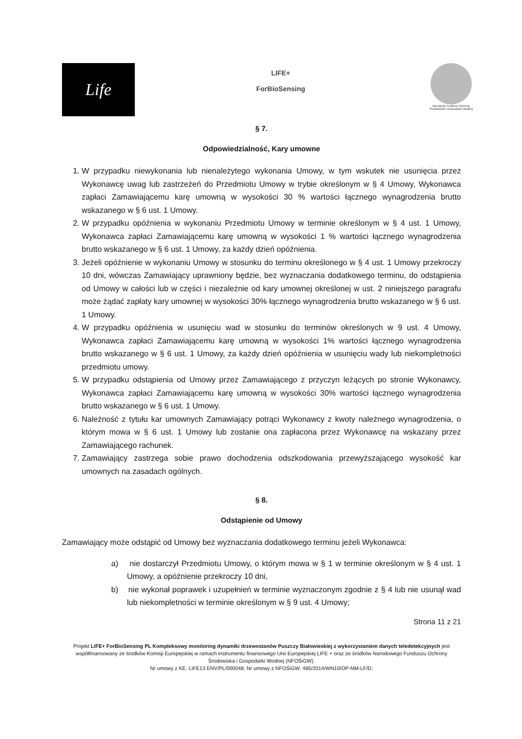Life
LIFE+
ForBioSensing
Narodowy Fundusz Ochrony Środowiska i Gospodarki Wodnej
§ 7.
Odpowiedzialność, Kary umowne
1. W przypadku niewykonania lub nienależytego wykonania Umowy, w tym wskutek nie usunięcia przez Wykonawcę uwag lub zastrzeżeń do Przedmiotu Umowy w trybie określonym w § 4 Umowy, Wykonawca zapłaci Zamawiającemu karę umowną w wysokości 30 % wartości łącznego wynagrodzenia brutto wskazanego w § 6 ust. 1 Umowy.
2. W przypadku opóźnienia w wykonaniu Przedmiotu Umowy w terminie określonym w § 4 ust. 1 Umowy, Wykonawca zapłaci Zamawiającemu karę umowną w wysokości 1 % wartości łącznego wynagrodzenia brutto wskazanego w § 6 ust. 1 Umowy, za każdy dzień opóźnienia.
3. Jeżeli opóźnienie w wykonaniu Umowy w stosunku do terminu określonego w § 4 ust. 1 Umowy przekroczy 10 dni, wówczas Zamawiający uprawniony będzie, bez wyznaczania dodatkowego terminu, do odstąpienia od Umowy w całości lub w części i niezależnie od kary umownej określonej w ust. 2 niniejszego paragrafu może żądać zapłaty kary umownej w wysokości 30% łącznego wynagrodzenia brutto wskazanego w § 6 ust. 1 Umowy.
4. W przypadku opóźnienia w usunięciu wad w stosunku do terminów określonych w 9 ust. 4 Umowy, Wykonawca zapłaci Zamawiającemu karę umowną w wysokości 1% wartości łącznego wynagrodzenia brutto wskazanego w § 6 ust. 1 Umowy, za każdy dzień opóźnienia w usunięciu wady lub niekompletności przedmiotu umowy.
5. W przypadku odstąpienia od Umowy przez Zamawiającego z przyczyn leżących po stronie Wykonawcy, Wykonawca zapłaci Zamawiającemu karę umowną w wysokości 30% wartości łącznego wynagrodzenia brutto wskazanego w § 6 ust. 1 Umowy.
6. Należność z tytułu kar umownych Zamawiający potrąci Wykonawcy z kwoty należnego wynagrodzenia, o którym mowa w § 6 ust. 1 Umowy lub zostanie ona zapłacona przez Wykonawcę na wskazany przez Zamawiającego rachunek.
7. Zamawiający zastrzega sobie prawo dochodzenia odszkodowania przewyższającego wysokość kar umownych na zasadach ogólnych.
§ 8.
Odstąpienie od Umowy
Zamawiający może odstąpić od Umowy bez wyznaczania dodatkowego terminu jeżeli Wykonawca:
a) nie dostarczył Przedmiotu Umowy, o którym mowa w § 1 w terminie określonym w § 4 ust. 1 Umowy, a opóźnienie przekroczy 10 dni,
b) nie wykonał poprawek i uzupełnień w terminie wyznaczonym zgodnie z § 4 lub nie usunął wad lub niekompletności w terminie określonym w § 9 ust. 4 Umowy;
Strona 11 z 21
Projekt LIFE+ ForBioSensing PL Kompleksowy monitoring dynamiki drzewostanów Puszczy Białowieskiej z wykorzystaniem danych teledetekcyjnych jest współfinansowany ze środków Komisji Europejskiej w ramach instrumentu finansowego Unii Europejskiej LIFE + oraz ze środków Narodowego Funduszu Ochrony Środowiska i Gospodarki Wodnej (NFOŚiGW).
Nr umowy z KE: LIFE13 ENV/PL/000048; Nr umowy z NFOŚiGW: 485/2014/WN10/OP-NM-LF/D;